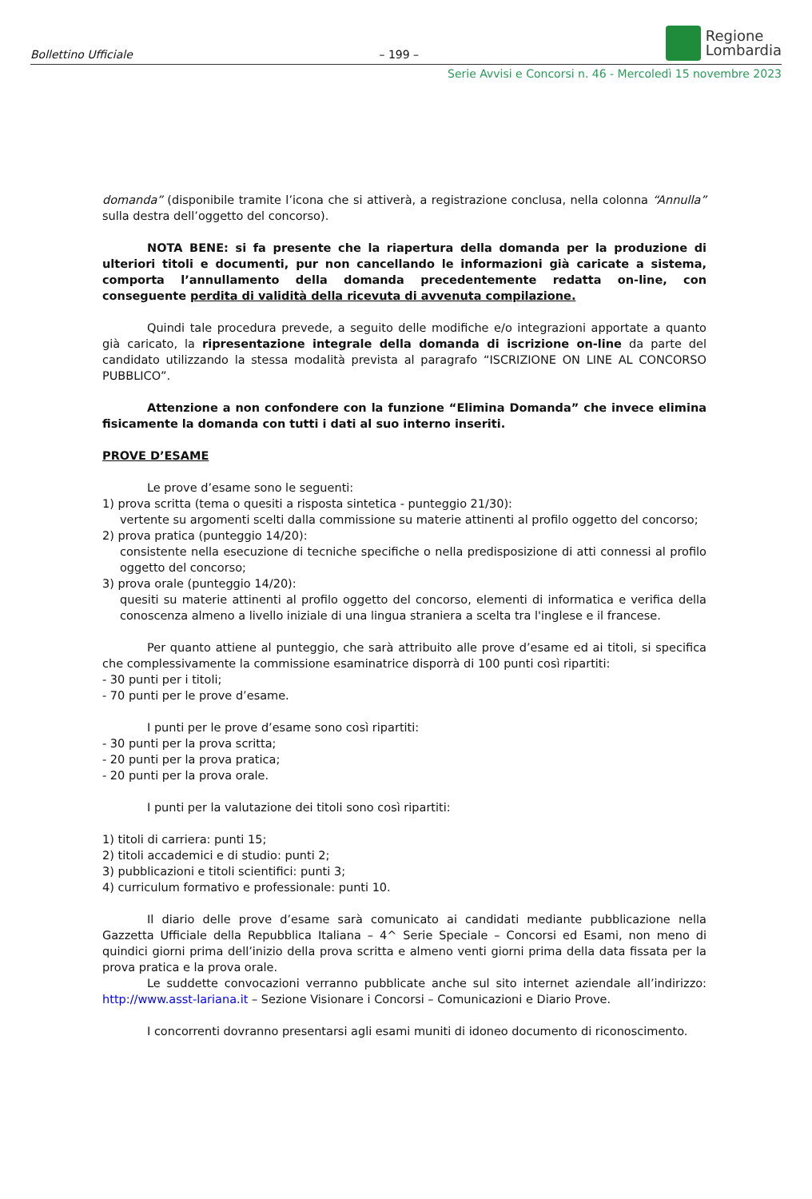Bollettino Ufficiale – 199 –
Regione
Lombardia
Serie Avvisi e Concorsi n. 46 - Mercoledì 15 novembre 2023
domanda” (disponibile tramite l’icona che si attiverà, a registrazione conclusa, nella colonna “Annulla” sulla destra dell’oggetto del concorso).
NOTA BENE: si fa presente che la riapertura della domanda per la produzione di ulteriori titoli e documenti, pur non cancellando le informazioni già caricate a sistema, comporta l’annullamento della domanda precedentemente redatta on-line, con conseguente perdita di validità della ricevuta di avvenuta compilazione.
Quindi tale procedura prevede, a seguito delle modifiche e/o integrazioni apportate a quanto già caricato, la ripresentazione integrale della domanda di iscrizione on-line da parte del candidato utilizzando la stessa modalità prevista al paragrafo “ISCRIZIONE ON LINE AL CONCORSO PUBBLICO”.
Attenzione a non confondere con la funzione “Elimina Domanda” che invece elimina fisicamente la domanda con tutti i dati al suo interno inseriti.
PROVE D’ESAME
Le prove d’esame sono le seguenti:
1) prova scritta (tema o quesiti a risposta sintetica - punteggio 21/30):
vertente su argomenti scelti dalla commissione su materie attinenti al profilo oggetto del concorso;
2) prova pratica (punteggio 14/20):
consistente nella esecuzione di tecniche specifiche o nella predisposizione di atti connessi al profilo oggetto del concorso;
3) prova orale (punteggio 14/20):
quesiti su materie attinenti al profilo oggetto del concorso, elementi di informatica e verifica della conoscenza almeno a livello iniziale di una lingua straniera a scelta tra l'inglese e il francese.
Per quanto attiene al punteggio, che sarà attribuito alle prove d’esame ed ai titoli, si specifica che complessivamente la commissione esaminatrice disporrà di 100 punti così ripartiti:
- 30 punti per i titoli;
- 70 punti per le prove d’esame.
I punti per le prove d’esame sono così ripartiti:
- 30 punti per la prova scritta;
- 20 punti per la prova pratica;
- 20 punti per la prova orale.
I punti per la valutazione dei titoli sono così ripartiti:
1) titoli di carriera: punti 15;
2) titoli accademici e di studio: punti 2;
3) pubblicazioni e titoli scientifici: punti 3;
4) curriculum formativo e professionale: punti 10.
Il diario delle prove d’esame sarà comunicato ai candidati mediante pubblicazione nella Gazzetta Ufficiale della Repubblica Italiana – 4^ Serie Speciale – Concorsi ed Esami, non meno di quindici giorni prima dell’inizio della prova scritta e almeno venti giorni prima della data fissata per la prova pratica e la prova orale.
Le suddette convocazioni verranno pubblicate anche sul sito internet aziendale all’indirizzo: http://www.asst-lariana.it – Sezione Visionare i Concorsi – Comunicazioni e Diario Prove.
I concorrenti dovranno presentarsi agli esami muniti di idoneo documento di riconoscimento.